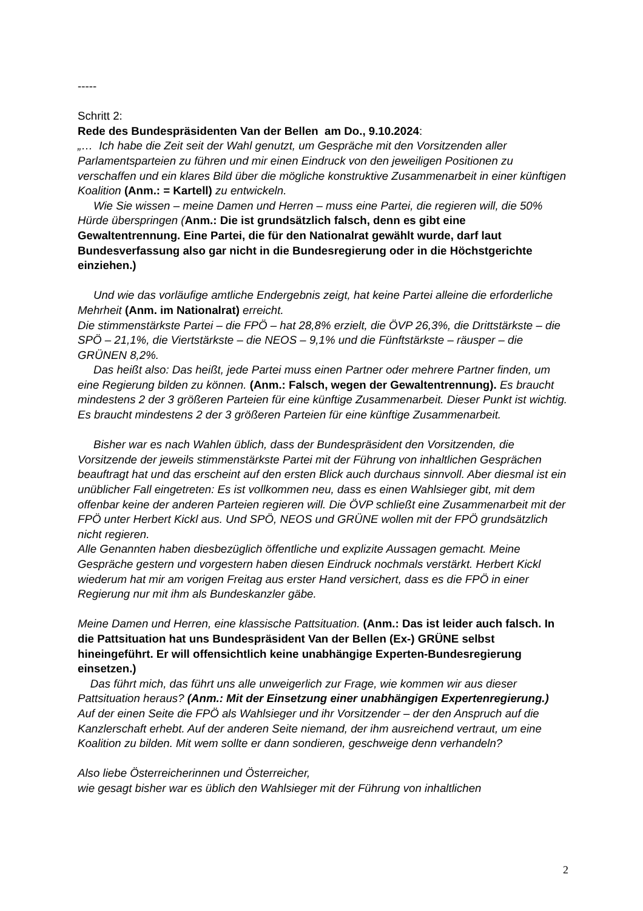-----
Schritt 2:
Rede des Bundespräsidenten Van der Bellen am Do., 9.10.2024:
„… Ich habe die Zeit seit der Wahl genutzt, um Gespräche mit den Vorsitzenden aller Parlamentsparteien zu führen und mir einen Eindruck von den jeweiligen Positionen zu verschaffen und ein klares Bild über die mögliche konstruktive Zusammenarbeit in einer künftigen Koalition (Anm.: = Kartell) zu entwickeln.
Wie Sie wissen – meine Damen und Herren – muss eine Partei, die regieren will, die 50% Hürde überspringen (Anm.: Die ist grundsätzlich falsch, denn es gibt eine Gewaltentrennung. Eine Partei, die für den Nationalrat gewählt wurde, darf laut Bundesverfassung also gar nicht in die Bundesregierung oder in die Höchstgerichte einziehen.)
Und wie das vorläufige amtliche Endergebnis zeigt, hat keine Partei alleine die erforderliche Mehrheit (Anm. im Nationalrat) erreicht.
Die stimmenstärkste Partei – die FPÖ – hat 28,8% erzielt, die ÖVP 26,3%, die Drittstärkste – die SPÖ – 21,1%, die Viertstärkste – die NEOS – 9,1% und die Fünftstärkste – räusper – die GRÜNEN 8,2%.
Das heißt also: Das heißt, jede Partei muss einen Partner oder mehrere Partner finden, um eine Regierung bilden zu können. (Anm.: Falsch, wegen der Gewaltentrennung). Es braucht mindestens 2 der 3 größeren Parteien für eine künftige Zusammenarbeit. Dieser Punkt ist wichtig. Es braucht mindestens 2 der 3 größeren Parteien für eine künftige Zusammenarbeit.
Bisher war es nach Wahlen üblich, dass der Bundespräsident den Vorsitzenden, die Vorsitzende der jeweils stimmenstärkste Partei mit der Führung von inhaltlichen Gesprächen beauftragt hat und das erscheint auf den ersten Blick auch durchaus sinnvoll. Aber diesmal ist ein unüblicher Fall eingetreten: Es ist vollkommen neu, dass es einen Wahlsieger gibt, mit dem offenbar keine der anderen Parteien regieren will. Die ÖVP schließt eine Zusammenarbeit mit der FPÖ unter Herbert Kickl aus. Und SPÖ, NEOS und GRÜNE wollen mit der FPÖ grundsätzlich nicht regieren.
Alle Genannten haben diesbezüglich öffentliche und explizite Aussagen gemacht. Meine Gespräche gestern und vorgestern haben diesen Eindruck nochmals verstärkt. Herbert Kickl wiederum hat mir am vorigen Freitag aus erster Hand versichert, dass es die FPÖ in einer Regierung nur mit ihm als Bundeskanzler gäbe.
Meine Damen und Herren, eine klassische Pattsituation. (Anm.: Das ist leider auch falsch. In die Pattsituation hat uns Bundespräsident Van der Bellen (Ex-) GRÜNE selbst hineingeführt. Er will offensichtlich keine unabhängige Experten-Bundesregierung einsetzen.)
Das führt mich, das führt uns alle unweigerlich zur Frage, wie kommen wir aus dieser Pattsituation heraus? (Anm.: Mit der Einsetzung einer unabhängigen Expertenregierung.)
Auf der einen Seite die FPÖ als Wahlsieger und ihr Vorsitzender – der den Anspruch auf die Kanzlerschaft erhebt. Auf der anderen Seite niemand, der ihm ausreichend vertraut, um eine Koalition zu bilden. Mit wem sollte er dann sondieren, geschweige denn verhandeln?
Also liebe Österreicherinnen und Österreicher,
wie gesagt bisher war es üblich den Wahlsieger mit der Führung von inhaltlichen
2